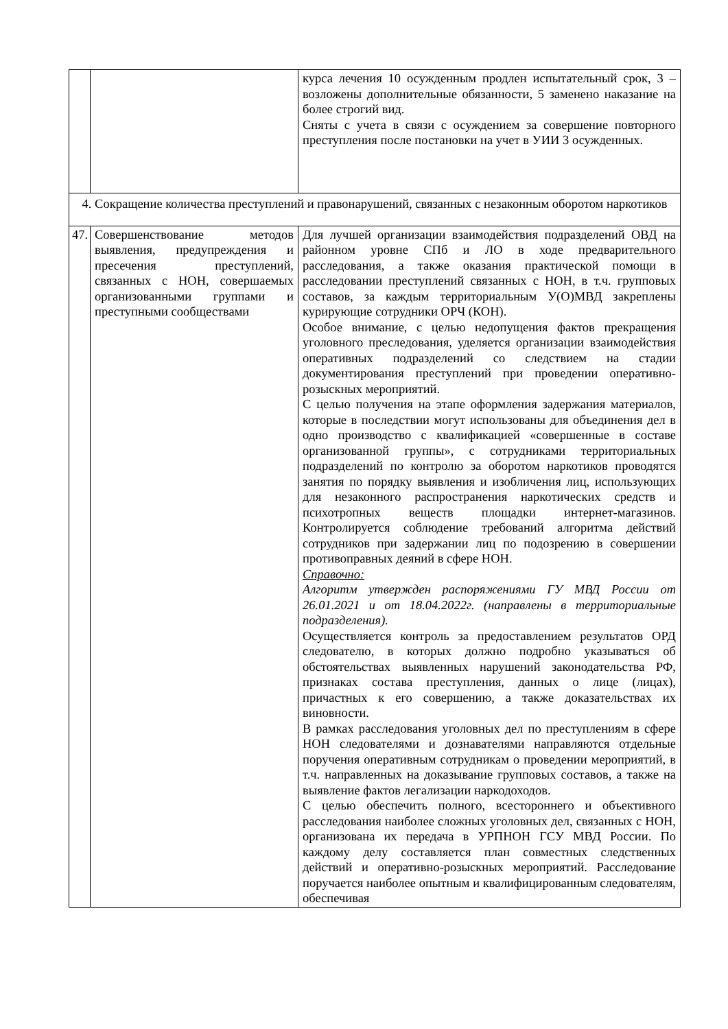| | | курса лечения 10 осужденным продлен испытательный срок, 3 – возложены дополнительные обязанности, 5 заменено наказание на более строгий вид. Сняты с учета в связи с осуждением за совершение повторного преступления после постановки на учет в УИИ 3 осужденных. |
| 4. Сокращение количества преступлений и правонарушений, связанных с незаконным оборотом наркотиков | | |
| 47. | Совершенствование методов выявления, предупреждения и пресечения преступлений, связанных с НОН, совершаемых организованными группами и преступными сообществами | Для лучшей организации взаимодействия подразделений ОВД на районном уровне СПб и ЛО в ходе предварительного расследования, а также оказания практической помощи в расследовании преступлений связанных с НОН, в т.ч. групповых составов, за каждым территориальным У(О)МВД закреплены курирующие сотрудники ОРЧ (КОН). Особое внимание, с целью недопущения фактов прекращения уголовного преследования, уделяется организации взаимодействия оперативных подразделений со следствием на стадии документирования преступлений при проведении оперативно-розыскных мероприятий. С целью получения на этапе оформления задержания материалов, которые в последствии могут использованы для объединения дел в одно производство с квалификацией «совершенные в составе организованной группы», с сотрудниками территориальных подразделений по контролю за оборотом наркотиков проводятся занятия по порядку выявления и изобличения лиц, использующих для незаконного распространения наркотических средств и психотропных веществ площадки интернет-магазинов. Контролируется соблюдение требований алгоритма действий сотрудников при задержании лиц по подозрению в совершении противоправных деяний в сфере НОН. Справочно: Алгоритм утвержден распоряжениями ГУ МВД России от 26.01.2021 и от 18.04.2022г. (направлены в территориальные подразделения). Осуществляется контроль за предоставлением результатов ОРД следователю, в которых должно подробно указываться об обстоятельствах выявленных нарушений законодательства РФ, признаках состава преступления, данных о лице (лицах), причастных к его совершению, а также доказательствах их виновности. В рамках расследования уголовных дел по преступлениям в сфере НОН следователями и дознавателями направляются отдельные поручения оперативным сотрудникам о проведении мероприятий, в т.ч. направленных на доказывание групповых составов, а также на выявление фактов легализации наркодоходов. С целью обеспечить полного, всестороннего и объективного расследования наиболее сложных уголовных дел, связанных с НОН, организована их передача в УРПНОН ГСУ МВД России. По каждому делу составляется план совместных следственных действий и оперативно-розыскных мероприятий. Расследование поручается наиболее опытным и квалифицированным следователям, обеспечивая |